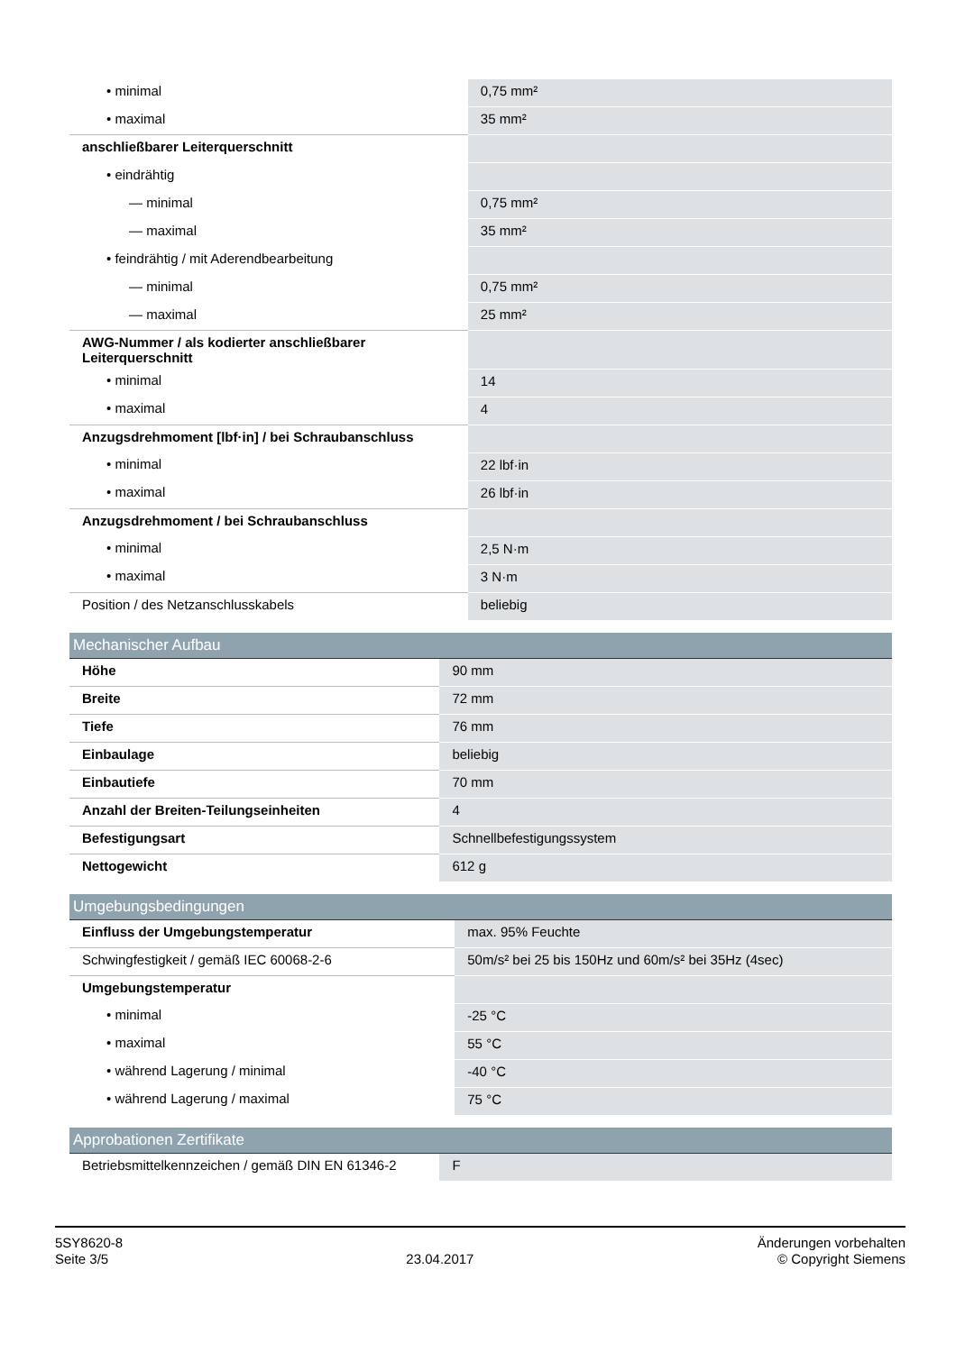| • minimal | 0,75 mm² |
| • maximal | 35 mm² |
| anschließbarer Leiterquerschnitt | |
| • eindrähtig | |
| — minimal | 0,75 mm² |
| — maximal | 35 mm² |
| • feindrähtig / mit Aderendbearbeitung | |
| — minimal | 0,75 mm² |
| — maximal | 25 mm² |
| AWG-Nummer / als kodierter anschließbarer Leiterquerschnitt | |
| • minimal | 14 |
| • maximal | 4 |
| Anzugsdrehmoment [lbf·in] / bei Schraubanschluss | |
| • minimal | 22 lbf·in |
| • maximal | 26 lbf·in |
| Anzugsdrehmoment / bei Schraubanschluss | |
| • minimal | 2,5 N·m |
| • maximal | 3 N·m |
| Position / des Netzanschlusskabels | beliebig |
Mechanischer Aufbau
| Höhe | 90 mm |
| Breite | 72 mm |
| Tiefe | 76 mm |
| Einbaulage | beliebig |
| Einbautiefe | 70 mm |
| Anzahl der Breiten-Teilungseinheiten | 4 |
| Befestigungsart | Schnellbefestigungssystem |
| Nettogewicht | 612 g |
Umgebungsbedingungen
| Einfluss der Umgebungstemperatur | max. 95% Feuchte |
| Schwingfestigkeit / gemäß IEC 60068-2-6 | 50m/s² bei 25 bis 150Hz und 60m/s² bei 35Hz (4sec) |
| Umgebungstemperatur | |
| • minimal | -25 °C |
| • maximal | 55 °C |
| • während Lagerung / minimal | -40 °C |
| • während Lagerung / maximal | 75 °C |
Approbationen Zertifikate
| Betriebsmittelkennzeichen / gemäß DIN EN 61346-2 | F |
5SY8620-8
Seite 3/5
23.04.2017
Änderungen vorbehalten
© Copyright Siemens